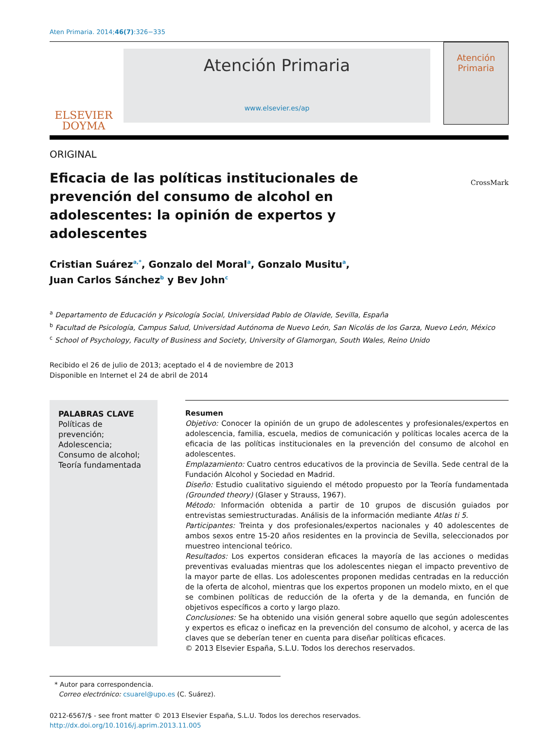Aten Primaria. 2014;46(7):326−335
ELSEVIER
DOYMA
Atención Primaria
www.elsevier.es/ap
Atención
Primaria
ORIGINAL
Eficacia de las políticas institucionales de prevención del consumo de alcohol en adolescentes: la opinión de expertos y adolescentes
CrossMark
Cristian Suárez<sup>a,*</sup>, Gonzalo del Moral<sup>a</sup>, Gonzalo Musitu<sup>a</sup>,
Juan Carlos Sánchez<sup>b</sup> y Bev John<sup>c</sup>
<sup>a</sup> Departamento de Educación y Psicología Social, Universidad Pablo de Olavide, Sevilla, España
<sup>b</sup> Facultad de Psicología, Campus Salud, Universidad Autónoma de Nuevo León, San Nicolás de los Garza, Nuevo León, México
<sup>c</sup> School of Psychology, Faculty of Business and Society, University of Glamorgan, South Wales, Reino Unido
Recibido el 26 de julio de 2013; aceptado el 4 de noviembre de 2013
Disponible en Internet el 24 de abril de 2014
PALABRAS CLAVE
Políticas de prevención;
Adolescencia;
Consumo de alcohol;
Teoría fundamentada
Resumen
Objetivo: Conocer la opinión de un grupo de adolescentes y profesionales/expertos en adolescencia, familia, escuela, medios de comunicación y políticas locales acerca de la eficacia de las políticas institucionales en la prevención del consumo de alcohol en adolescentes.
Emplazamiento: Cuatro centros educativos de la provincia de Sevilla. Sede central de la Fundación Alcohol y Sociedad en Madrid.
Diseño: Estudio cualitativo siguiendo el método propuesto por la Teoría fundamentada (Grounded theory) (Glaser y Strauss, 1967).
Método: Información obtenida a partir de 10 grupos de discusión guiados por entrevistas semiestructuradas. Análisis de la información mediante Atlas ti 5.
Participantes: Treinta y dos profesionales/expertos nacionales y 40 adolescentes de ambos sexos entre 15-20 años residentes en la provincia de Sevilla, seleccionados por muestreo intencional teórico.
Resultados: Los expertos consideran eficaces la mayoría de las acciones o medidas preventivas evaluadas mientras que los adolescentes niegan el impacto preventivo de la mayor parte de ellas. Los adolescentes proponen medidas centradas en la reducción de la oferta de alcohol, mientras que los expertos proponen un modelo mixto, en el que se combinen políticas de reducción de la oferta y de la demanda, en función de objetivos específicos a corto y largo plazo.
Conclusiones: Se ha obtenido una visión general sobre aquello que según adolescentes y expertos es eficaz o ineficaz en la prevención del consumo de alcohol, y acerca de las claves que se deberían tener en cuenta para diseñar políticas eficaces.
© 2013 Elsevier España, S.L.U. Todos los derechos reservados.
* Autor para correspondencia.
Correo electrónico: csuarel@upo.es (C. Suárez).
0212-6567/$ - see front matter © 2013 Elsevier España, S.L.U. Todos los derechos reservados.
http://dx.doi.org/10.1016/j.aprim.2013.11.005